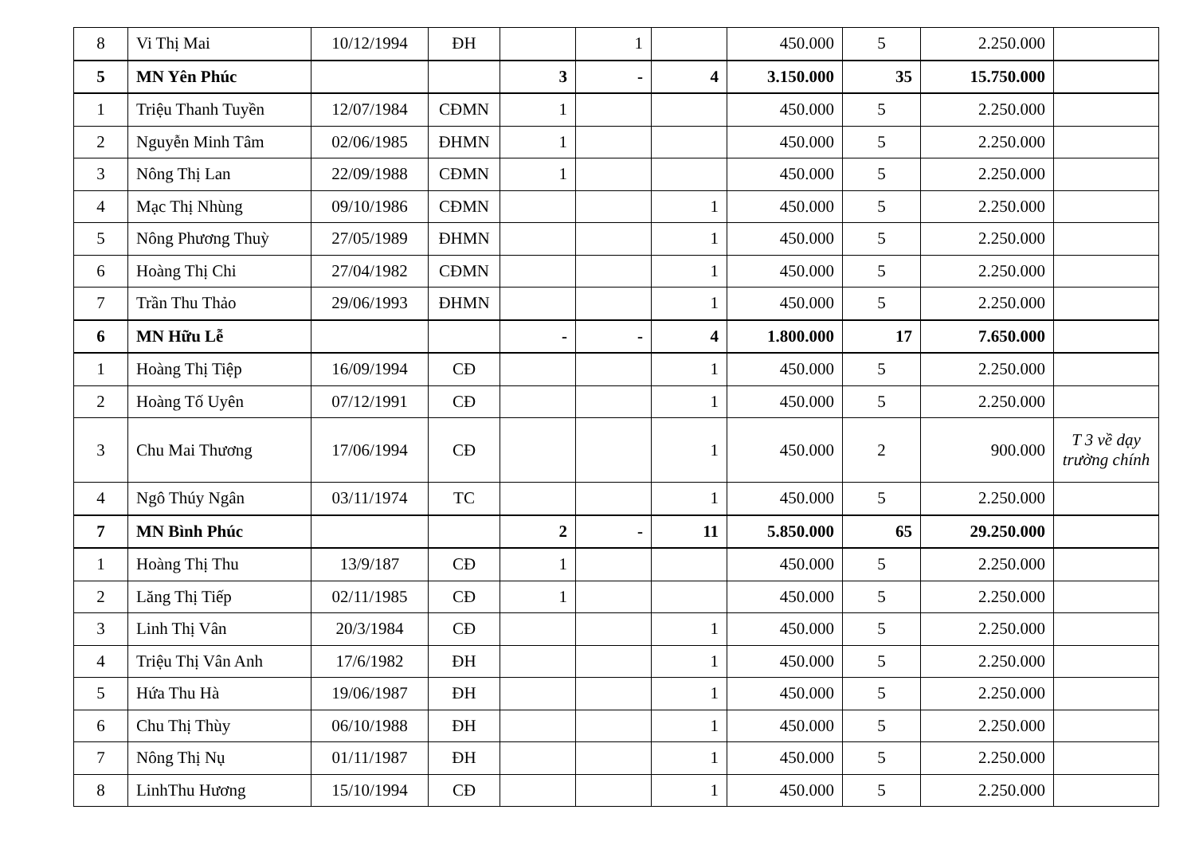| 8 | Vi Thị Mai | 10/12/1994 | ĐH | | 1 | | 450.000 | 5 | 2.250.000 | |
| 5 | MN Yên Phúc | | | 3 | - | 4 | 3.150.000 | 35 | 15.750.000 | |
| 1 | Triệu Thanh Tuyền | 12/07/1984 | CĐMN | 1 | | | 450.000 | 5 | 2.250.000 | |
| 2 | Nguyễn Minh Tâm | 02/06/1985 | ĐHMN | 1 | | | 450.000 | 5 | 2.250.000 | |
| 3 | Nông Thị Lan | 22/09/1988 | CĐMN | 1 | | | 450.000 | 5 | 2.250.000 | |
| 4 | Mạc Thị Nhùng | 09/10/1986 | CĐMN | | | 1 | 450.000 | 5 | 2.250.000 | |
| 5 | Nông Phương Thuỳ | 27/05/1989 | ĐHMN | | | 1 | 450.000 | 5 | 2.250.000 | |
| 6 | Hoàng Thị Chi | 27/04/1982 | CĐMN | | | 1 | 450.000 | 5 | 2.250.000 | |
| 7 | Trần Thu Thảo | 29/06/1993 | ĐHMN | | | 1 | 450.000 | 5 | 2.250.000 | |
| 6 | MN Hữu Lễ | | | - | - | 4 | 1.800.000 | 17 | 7.650.000 | |
| 1 | Hoàng Thị Tiệp | 16/09/1994 | CĐ | | | 1 | 450.000 | 5 | 2.250.000 | |
| 2 | Hoàng Tố Uyên | 07/12/1991 | CĐ | | | 1 | 450.000 | 5 | 2.250.000 | |
| 3 | Chu Mai Thương | 17/06/1994 | CĐ | | | 1 | 450.000 | 2 | 900.000 | T 3 về dạy trường chính |
| 4 | Ngô Thúy Ngân | 03/11/1974 | TC | | | 1 | 450.000 | 5 | 2.250.000 | |
| 7 | MN Bình Phúc | | | 2 | - | 11 | 5.850.000 | 65 | 29.250.000 | |
| 1 | Hoàng Thị Thu | 13/9/187 | CĐ | 1 | | | 450.000 | 5 | 2.250.000 | |
| 2 | Lăng Thị Tiếp | 02/11/1985 | CĐ | 1 | | | 450.000 | 5 | 2.250.000 | |
| 3 | Linh Thị Vân | 20/3/1984 | CĐ | | | 1 | 450.000 | 5 | 2.250.000 | |
| 4 | Triệu Thị Vân Anh | 17/6/1982 | ĐH | | | 1 | 450.000 | 5 | 2.250.000 | |
| 5 | Hứa Thu Hà | 19/06/1987 | ĐH | | | 1 | 450.000 | 5 | 2.250.000 | |
| 6 | Chu Thị Thùy | 06/10/1988 | ĐH | | | 1 | 450.000 | 5 | 2.250.000 | |
| 7 | Nông Thị Nụ | 01/11/1987 | ĐH | | | 1 | 450.000 | 5 | 2.250.000 | |
| 8 | LinhThu Hương | 15/10/1994 | CĐ | | | 1 | 450.000 | 5 | 2.250.000 | |